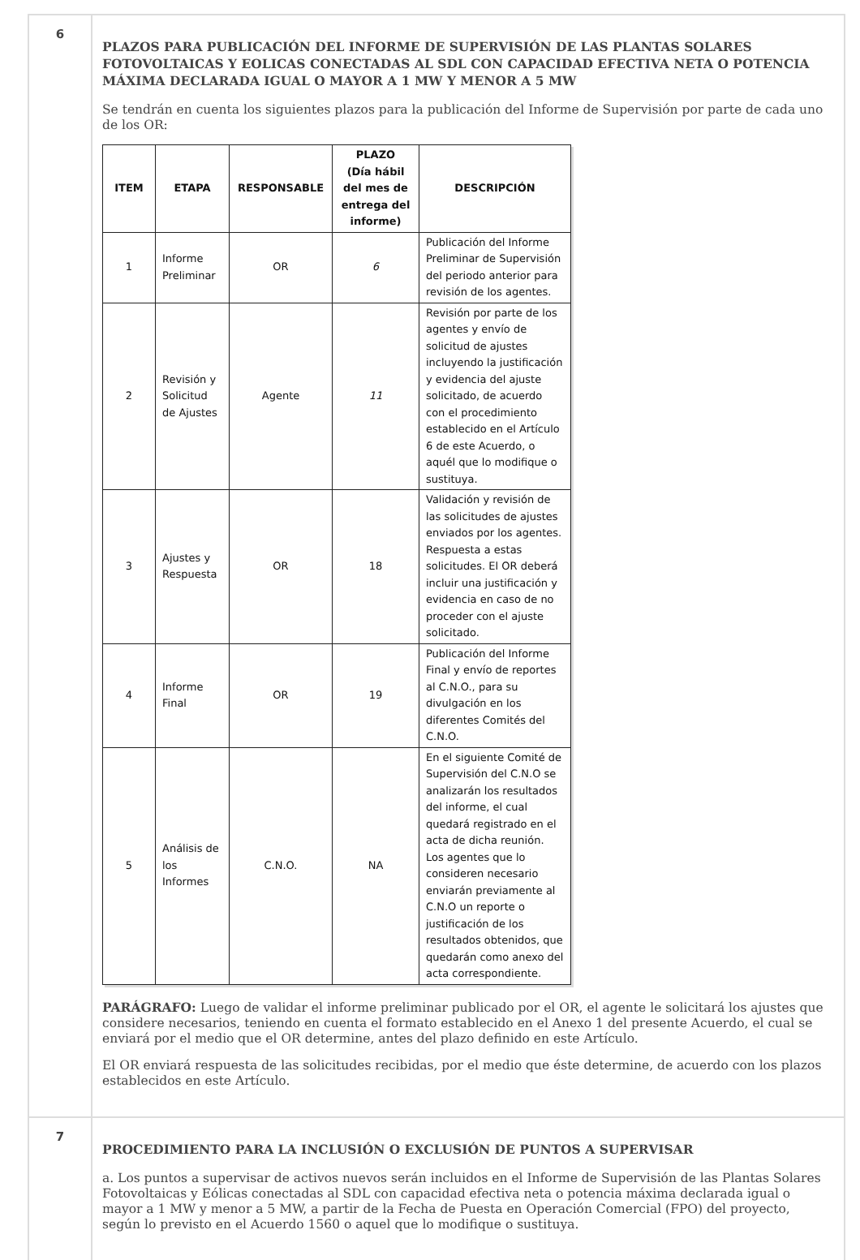6
PLAZOS PARA PUBLICACIÓN DEL INFORME DE SUPERVISIÓN DE LAS PLANTAS SOLARES FOTOVOLTAICAS Y EOLICAS CONECTADAS AL SDL CON CAPACIDAD EFECTIVA NETA O POTENCIA MÁXIMA DECLARADA IGUAL O MAYOR A 1 MW Y MENOR A 5 MW
Se tendrán en cuenta los siguientes plazos para la publicación del Informe de Supervisión por parte de cada uno de los OR:
| ITEM | ETAPA | RESPONSABLE | PLAZO (Día hábil del mes de entrega del informe) | DESCRIPCIÓN |
| --- | --- | --- | --- | --- |
| 1 | Informe Preliminar | OR | 6 | Publicación del Informe Preliminar de Supervisión del periodo anterior para revisión de los agentes. |
| 2 | Revisión y Solicitud de Ajustes | Agente | 11 | Revisión por parte de los agentes y envío de solicitud de ajustes incluyendo la justificación y evidencia del ajuste solicitado, de acuerdo con el procedimiento establecido en el Artículo 6 de este Acuerdo, o aquél que lo modifique o sustituya. |
| 3 | Ajustes y Respuesta | OR | 18 | Validación y revisión de las solicitudes de ajustes enviados por los agentes. Respuesta a estas solicitudes. El OR deberá incluir una justificación y evidencia en caso de no proceder con el ajuste solicitado. |
| 4 | Informe Final | OR | 19 | Publicación del Informe Final y envío de reportes al C.N.O., para su divulgación en los diferentes Comités del C.N.O. |
| 5 | Análisis de los Informes | C.N.O. | NA | En el siguiente Comité de Supervisión del C.N.O se analizarán los resultados del informe, el cual quedará registrado en el acta de dicha reunión. Los agentes que lo consideren necesario enviarán previamente al C.N.O un reporte o justificación de los resultados obtenidos, que quedarán como anexo del acta correspondiente. |
PARÁGRAFO: Luego de validar el informe preliminar publicado por el OR, el agente le solicitará los ajustes que considere necesarios, teniendo en cuenta el formato establecido en el Anexo 1 del presente Acuerdo, el cual se enviará por el medio que el OR determine, antes del plazo definido en este Artículo.
El OR enviará respuesta de las solicitudes recibidas, por el medio que éste determine, de acuerdo con los plazos establecidos en este Artículo.
7
PROCEDIMIENTO PARA LA INCLUSIÓN O EXCLUSIÓN DE PUNTOS A SUPERVISAR
a. Los puntos a supervisar de activos nuevos serán incluidos en el Informe de Supervisión de las Plantas Solares Fotovoltaicas y Eólicas conectadas al SDL con capacidad efectiva neta o potencia máxima declarada igual o mayor a 1 MW y menor a 5 MW, a partir de la Fecha de Puesta en Operación Comercial (FPO) del proyecto, según lo previsto en el Acuerdo 1560 o aquel que lo modifique o sustituya.